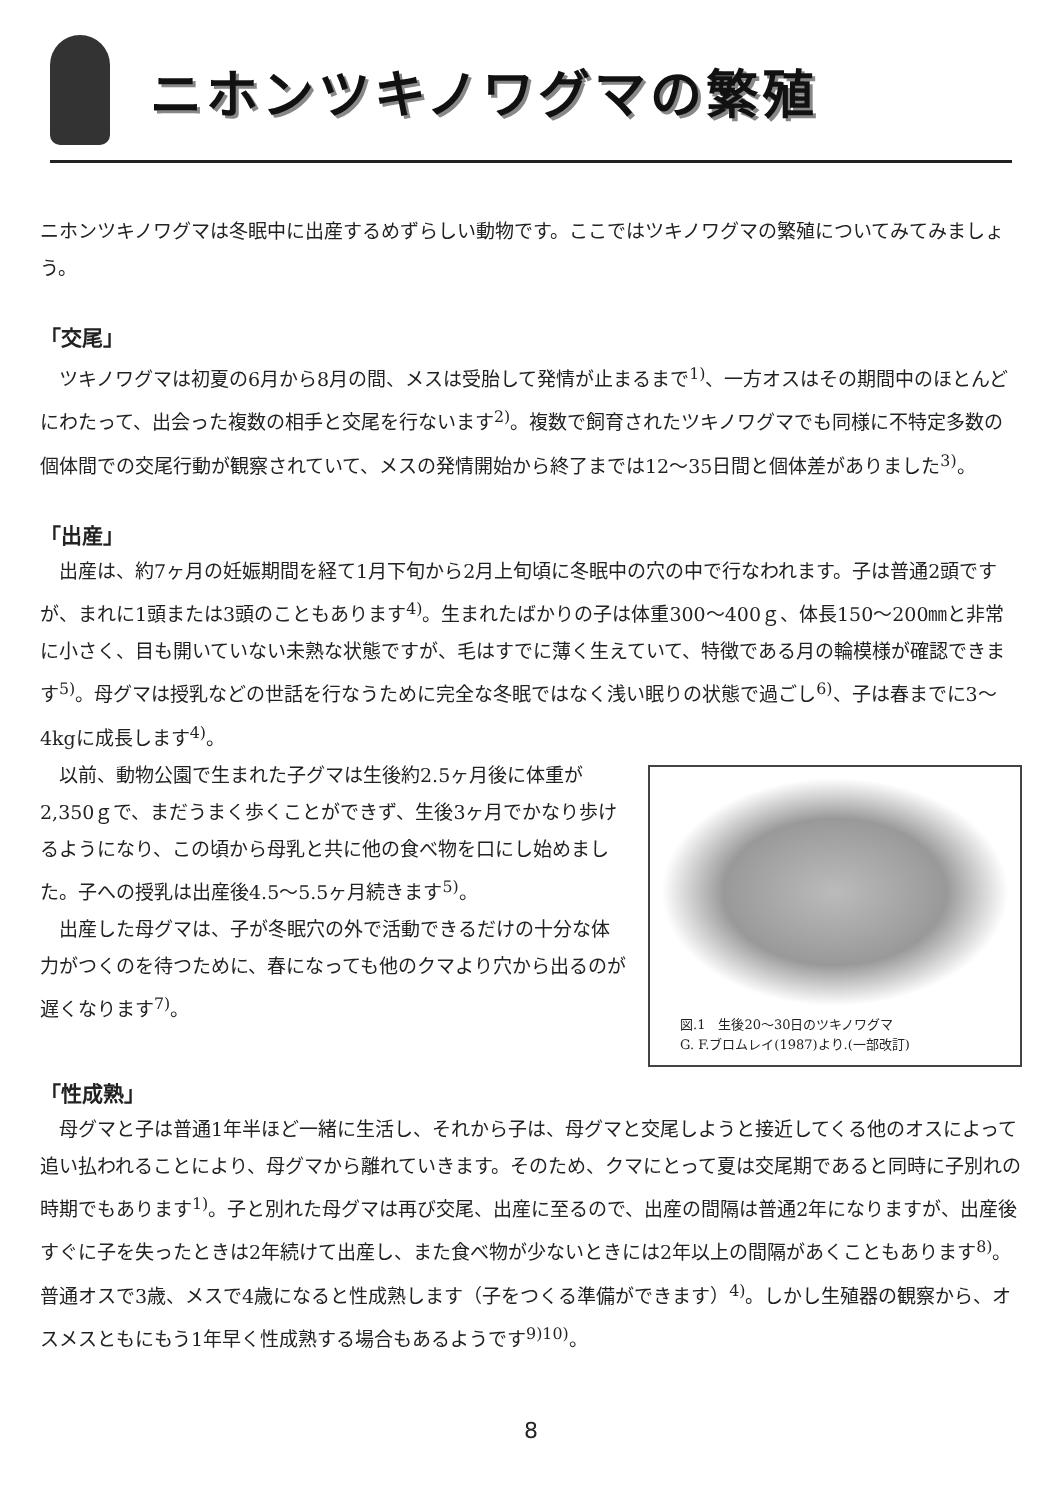ニホンツキノワグマの繁殖
ニホンツキノワグマは冬眠中に出産するめずらしい動物です。ここではツキノワグマの繁殖についてみてみましょう。
「交尾」
ツキノワグマは初夏の6月から8月の間、メスは受胎して発情が止まるまで<sup>1)</sup>、一方オスはその期間中のほとんどにわたって、出会った複数の相手と交尾を行ないます<sup>2)</sup>。複数で飼育されたツキノワグマでも同様に不特定多数の個体間での交尾行動が観察されていて、メスの発情開始から終了までは12～35日間と個体差がありました<sup>3)</sup>。
「出産」
出産は、約7ヶ月の妊娠期間を経て1月下旬から2月上旬頃に冬眠中の穴の中で行なわれます。子は普通2頭ですが、まれに1頭または3頭のこともあります<sup>4)</sup>。生まれたばかりの子は体重300～400ｇ、体長150～200㎜と非常に小さく、目も開いていない未熟な状態ですが、毛はすでに薄く生えていて、特徴である月の輪模様が確認できます<sup>5)</sup>。母グマは授乳などの世話を行なうために完全な冬眠ではなく浅い眠りの状態で過ごし<sup>6)</sup>、子は春までに3～4kgに成長します<sup>4)</sup>。
図.1　生後20～30日のツキノワグマ
G. F.ブロムレイ(1987)より.(一部改訂)
以前、動物公園で生まれた子グマは生後約2.5ヶ月後に体重が2,350ｇで、まだうまく歩くことができず、生後3ヶ月でかなり歩けるようになり、この頃から母乳と共に他の食べ物を口にし始めました。子への授乳は出産後4.5～5.5ヶ月続きます<sup>5)</sup>。
出産した母グマは、子が冬眠穴の外で活動できるだけの十分な体力がつくのを待つために、春になっても他のクマより穴から出るのが遅くなります<sup>7)</sup>。
「性成熟」
母グマと子は普通1年半ほど一緒に生活し、それから子は、母グマと交尾しようと接近してくる他のオスによって追い払われることにより、母グマから離れていきます。そのため、クマにとって夏は交尾期であると同時に子別れの時期でもあります<sup>1)</sup>。子と別れた母グマは再び交尾、出産に至るので、出産の間隔は普通2年になりますが、出産後すぐに子を失ったときは2年続けて出産し、また食べ物が少ないときには2年以上の間隔があくこともあります<sup>8)</sup>。普通オスで3歳、メスで4歳になると性成熟します（子をつくる準備ができます）<sup>4)</sup>。しかし生殖器の観察から、オスメスともにもう1年早く性成熟する場合もあるようです<sup>9)10)</sup>。
8